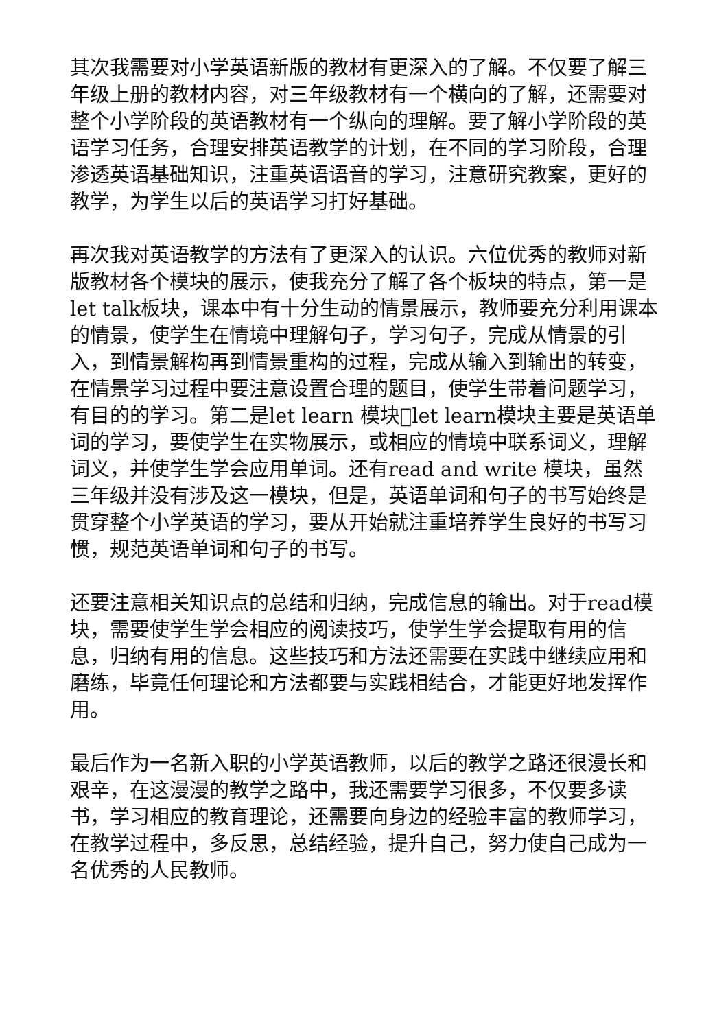其次我需要对小学英语新版的教材有更深入的了解。不仅要了解三年级上册的教材内容，对三年级教材有一个横向的了解，还需要对整个小学阶段的英语教材有一个纵向的理解。要了解小学阶段的英语学习任务，合理安排英语教学的计划，在不同的学习阶段，合理渗透英语基础知识，注重英语语音的学习，注意研究教案，更好的教学，为学生以后的英语学习打好基础。
再次我对英语教学的方法有了更深入的认识。六位优秀的教师对新版教材各个模块的展示，使我充分了解了各个板块的特点，第一是let talk板块，课本中有十分生动的情景展示，教师要充分利用课本的情景，使学生在情境中理解句子，学习句子，完成从情景的引入，到情景解构再到情景重构的过程，完成从输入到输出的转变，在情景学习过程中要注意设置合理的题目，使学生带着问题学习，有目的的学习。第二是let learn 模块􀀀let learn模块主要是英语单词的学习，要使学生在实物展示，或相应的情境中联系词义，理解词义，并使学生学会应用单词。还有read and write 模块，虽然三年级并没有涉及这一模块，但是，英语单词和句子的书写始终是贯穿整个小学英语的学习，要从开始就注重培养学生良好的书写习惯，规范英语单词和句子的书写。
还要注意相关知识点的总结和归纳，完成信息的输出。对于read模块，需要使学生学会相应的阅读技巧，使学生学会提取有用的信息，归纳有用的信息。这些技巧和方法还需要在实践中继续应用和磨练，毕竟任何理论和方法都要与实践相结合，才能更好地发挥作用。
最后作为一名新入职的小学英语教师，以后的教学之路还很漫长和艰辛，在这漫漫的教学之路中，我还需要学习很多，不仅要多读书，学习相应的教育理论，还需要向身边的经验丰富的教师学习，在教学过程中，多反思，总结经验，提升自己，努力使自己成为一名优秀的人民教师。